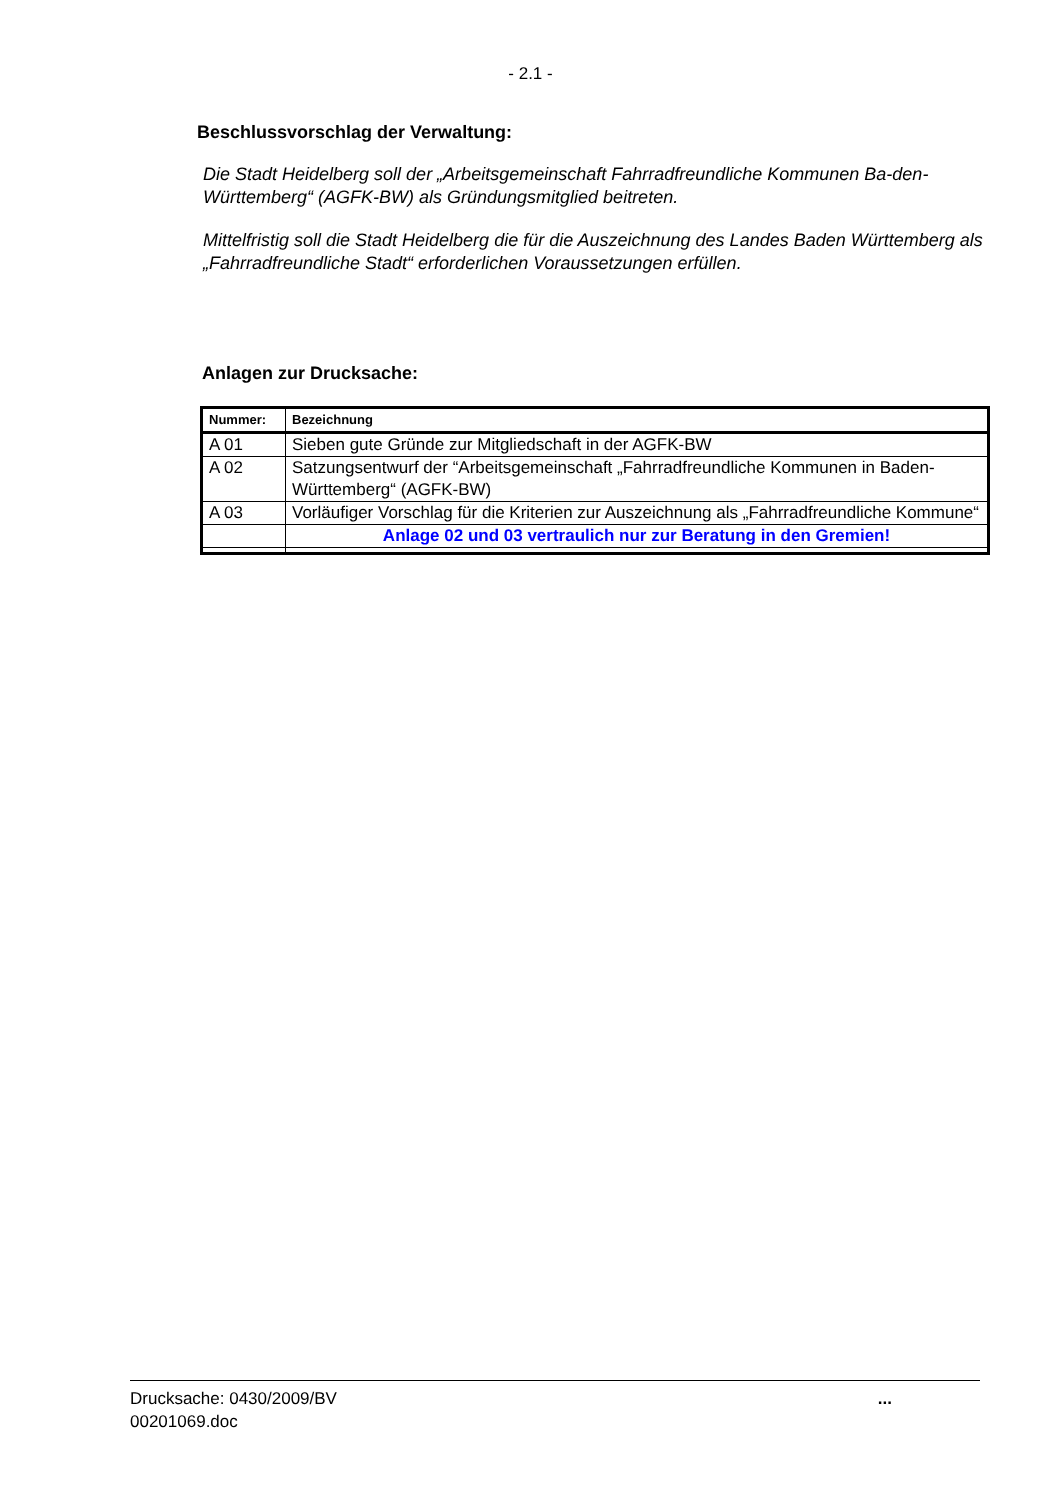- 2.1 -
Beschlussvorschlag der Verwaltung:
Die Stadt Heidelberg soll der „Arbeitsgemeinschaft Fahrradfreundliche Kommunen Ba-den-Württemberg“ (AGFK-BW) als Gründungsmitglied beitreten.
Mittelfristig soll die Stadt Heidelberg die für die Auszeichnung des Landes Baden Württemberg als „Fahrradfreundliche Stadt“ erforderlichen Voraussetzungen erfüllen.
Anlagen zur Drucksache:
| Nummer: | Bezeichnung |
| --- | --- |
| A 01 | Sieben gute Gründe zur Mitgliedschaft in der AGFK-BW |
| A 02 | Satzungsentwurf der “Arbeitsgemeinschaft „Fahrradfreundliche Kommunen in Baden-Württemberg“ (AGFK-BW) |
| A 03 | Vorläufiger Vorschlag für die Kriterien zur Auszeichnung als „Fahrradfreundliche Kommune“ |
| | Anlage 02 und 03 vertraulich nur zur Beratung in den Gremien! |
Drucksache: 0430/2009/BV
00201069.doc
...